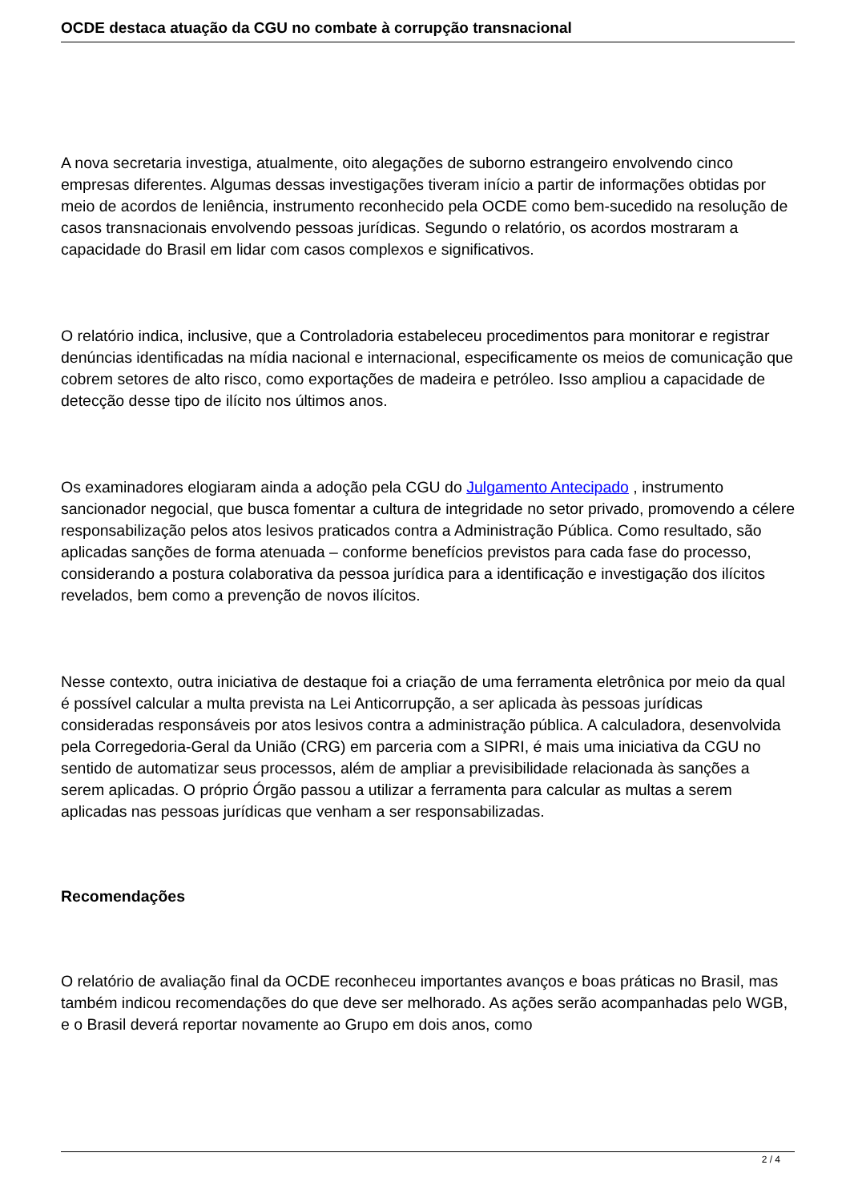OCDE destaca atuação da CGU no combate à corrupção transnacional
A nova secretaria investiga, atualmente, oito alegações de suborno estrangeiro envolvendo cinco empresas diferentes. Algumas dessas investigações tiveram início a partir de informações obtidas por meio de acordos de leniência, instrumento reconhecido pela OCDE como bem-sucedido na resolução de casos transnacionais envolvendo pessoas jurídicas. Segundo o relatório, os acordos mostraram a capacidade do Brasil em lidar com casos complexos e significativos.
O relatório indica, inclusive, que a Controladoria estabeleceu procedimentos para monitorar e registrar denúncias identificadas na mídia nacional e internacional, especificamente os meios de comunicação que cobrem setores de alto risco, como exportações de madeira e petróleo. Isso ampliou a capacidade de detecção desse tipo de ilícito nos últimos anos.
Os examinadores elogiaram ainda a adoção pela CGU do Julgamento Antecipado , instrumento sancionador negocial, que busca fomentar a cultura de integridade no setor privado, promovendo a célere responsabilização pelos atos lesivos praticados contra a Administração Pública. Como resultado, são aplicadas sanções de forma atenuada – conforme benefícios previstos para cada fase do processo, considerando a postura colaborativa da pessoa jurídica para a identificação e investigação dos ilícitos revelados, bem como a prevenção de novos ilícitos.
Nesse contexto, outra iniciativa de destaque foi a criação de uma ferramenta eletrônica por meio da qual é possível calcular a multa prevista na Lei Anticorrupção, a ser aplicada às pessoas jurídicas consideradas responsáveis por atos lesivos contra a administração pública. A calculadora, desenvolvida pela Corregedoria-Geral da União (CRG) em parceria com a SIPRI, é mais uma iniciativa da CGU no sentido de automatizar seus processos, além de ampliar a previsibilidade relacionada às sanções a serem aplicadas. O próprio Órgão passou a utilizar a ferramenta para calcular as multas a serem aplicadas nas pessoas jurídicas que venham a ser responsabilizadas.
Recomendações
O relatório de avaliação final da OCDE reconheceu importantes avanços e boas práticas no Brasil, mas também indicou recomendações do que deve ser melhorado. As ações serão acompanhadas pelo WGB, e o Brasil deverá reportar novamente ao Grupo em dois anos, como
2 / 4